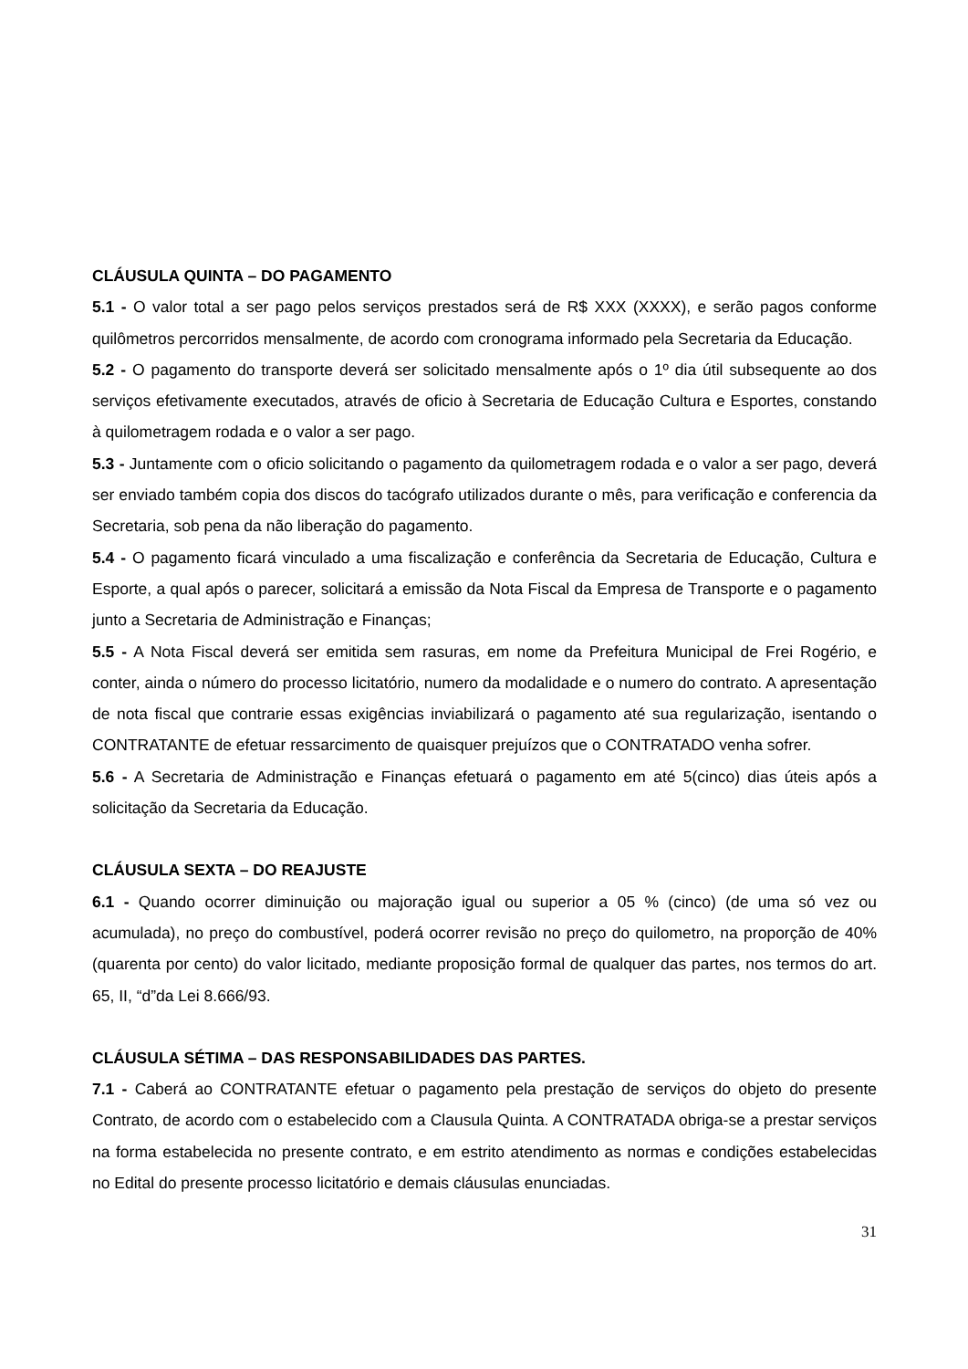CLÁUSULA QUINTA – DO PAGAMENTO
5.1 - O valor total a ser pago pelos serviços prestados será de R$ XXX (XXXX), e serão pagos conforme quilômetros percorridos mensalmente, de acordo com cronograma informado pela Secretaria da Educação.
5.2 - O pagamento do transporte deverá ser solicitado mensalmente após o 1º dia útil subsequente ao dos serviços efetivamente executados, através de oficio à Secretaria de Educação Cultura e Esportes, constando à quilometragem rodada e o valor a ser pago.
5.3 - Juntamente com o oficio solicitando o pagamento da quilometragem rodada e o valor a ser pago, deverá ser enviado também copia dos discos do tacógrafo utilizados durante o mês, para verificação e conferencia da Secretaria, sob pena da não liberação do pagamento.
5.4 - O pagamento ficará vinculado a uma fiscalização e conferência da Secretaria de Educação, Cultura e Esporte, a qual após o parecer, solicitará a emissão da Nota Fiscal da Empresa de Transporte e o pagamento junto a Secretaria de Administração e Finanças;
5.5 - A Nota Fiscal deverá ser emitida sem rasuras, em nome da Prefeitura Municipal de Frei Rogério, e conter, ainda o número do processo licitatório, numero da modalidade e o numero do contrato. A apresentação de nota fiscal que contrarie essas exigências inviabilizará o pagamento até sua regularização, isentando o CONTRATANTE de efetuar ressarcimento de quaisquer prejuízos que o CONTRATADO venha sofrer.
5.6 - A Secretaria de Administração e Finanças efetuará o pagamento em até 5(cinco) dias úteis após a solicitação da Secretaria da Educação.
CLÁUSULA SEXTA – DO REAJUSTE
6.1 - Quando ocorrer diminuição ou majoração igual ou superior a 05 % (cinco) (de uma só vez ou acumulada), no preço do combustível, poderá ocorrer revisão no preço do quilometro, na proporção de 40% (quarenta por cento) do valor licitado, mediante proposição formal de qualquer das partes, nos termos do art. 65, II, “d”da Lei 8.666/93.
CLÁUSULA SÉTIMA – DAS RESPONSABILIDADES DAS PARTES.
7.1 - Caberá ao CONTRATANTE efetuar o pagamento pela prestação de serviços do objeto do presente Contrato, de acordo com o estabelecido com a Clausula Quinta. A CONTRATADA obriga-se a prestar serviços na forma estabelecida no presente contrato, e em estrito atendimento as normas e condições estabelecidas no Edital do presente processo licitatório e demais cláusulas enunciadas.
31